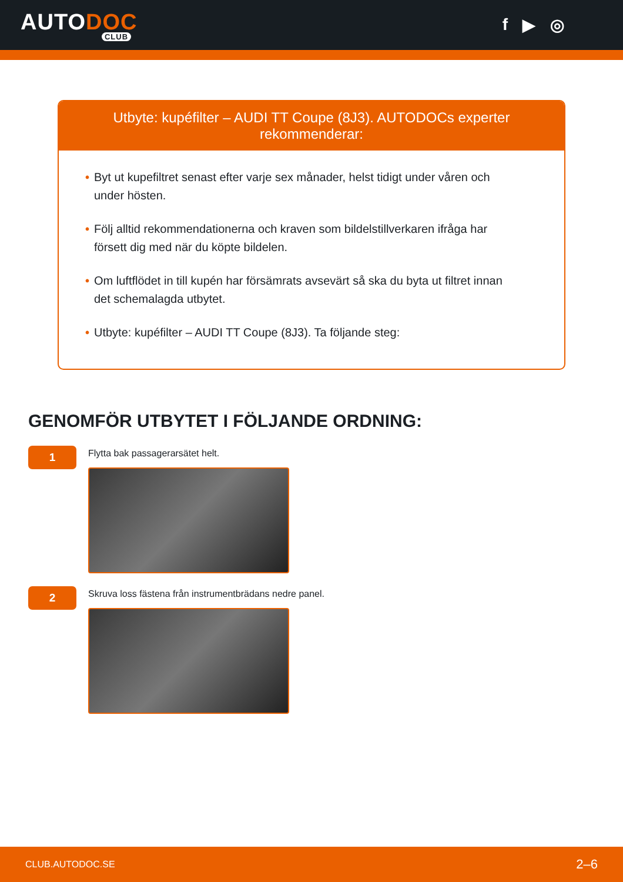AUTODOC
CLUB
f ▶ ◎
Utbyte: kupéfilter – AUDI TT Coupe (8J3). AUTODOCs experter rekommenderar:
• Byt ut kupefiltret senast efter varje sex månader, helst tidigt under våren och under hösten.
• Följ alltid rekommendationerna och kraven som bildelstillverkaren ifråga har försett dig med när du köpte bildelen.
• Om luftflödet in till kupén har försämrats avsevärt så ska du byta ut filtret innan det schemalagda utbytet.
• Utbyte: kupéfilter – AUDI TT Coupe (8J3). Ta följande steg:
GENOMFÖR UTBYTET I FÖLJANDE ORDNING:
1
Flytta bak passagerarsätet helt.
2
Skruva loss fästena från instrumentbrädans nedre panel.
CLUB.AUTODOC.SE 2–6